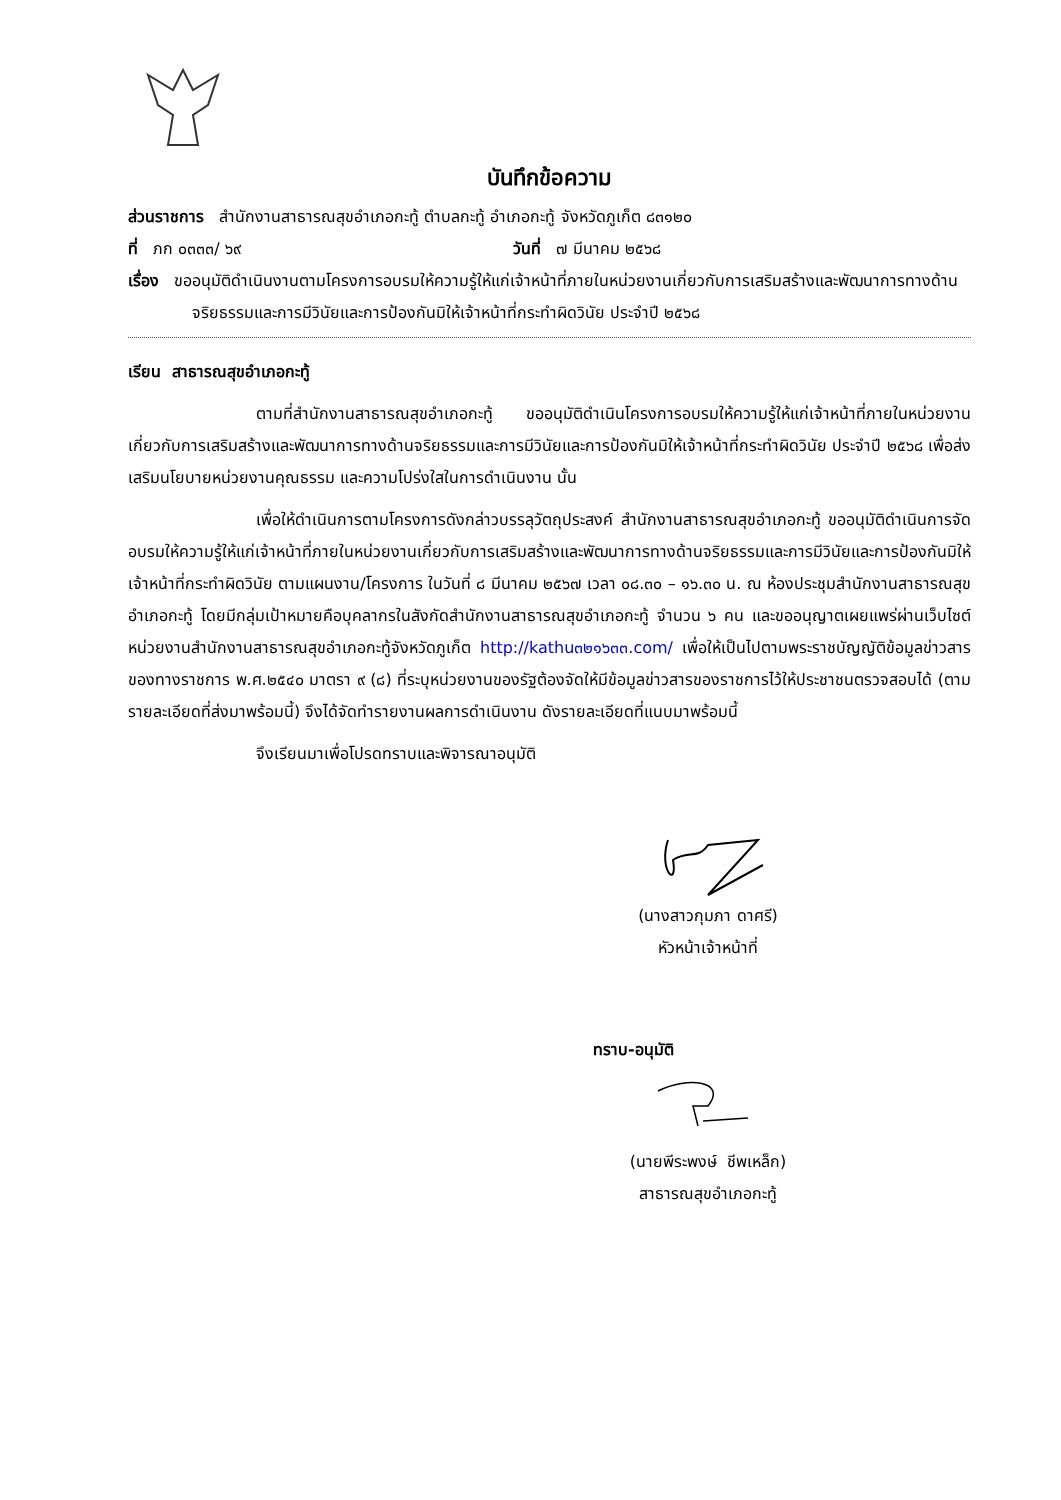บันทึกข้อความ
ส่วนราชการ สำนักงานสาธารณสุขอำเภอกะทู้ ตำบลกะทู้ อำเภอกะทู้ จังหวัดภูเก็ต ๘๓๑๒๐
ที่ ภก ๐๓๓๓/ ๖๙ วันที่ ๗ มีนาคม ๒๕๖๘
เรื่อง ขออนุมัติดำเนินงานตามโครงการอบรมให้ความรู้ให้แก่เจ้าหน้าที่ภายในหน่วยงานเกี่ยวกับการเสริมสร้างและพัฒนาการทางด้านจริยธรรมและการมีวินัยและการป้องกันมิให้เจ้าหน้าที่กระทำผิดวินัย ประจำปี ๒๕๖๘
เรียน สาธารณสุขอำเภอกะทู้
ตามที่สำนักงานสาธารณสุขอำเภอกะทู้ ขออนุมัติดำเนินโครงการอบรมให้ความรู้ให้แก่เจ้าหน้าที่ภายในหน่วยงานเกี่ยวกับการเสริมสร้างและพัฒนาการทางด้านจริยธรรมและการมีวินัยและการป้องกันมิให้เจ้าหน้าที่กระทำผิดวินัย ประจำปี ๒๕๖๘ เพื่อส่งเสริมนโยบายหน่วยงานคุณธรรม และความโปร่งใสในการดำเนินงาน นั้น
เพื่อให้ดำเนินการตามโครงการดังกล่าวบรรลุวัตถุประสงค์ สำนักงานสาธารณสุขอำเภอกะทู้ ขออนุมัติดำเนินการจัดอบรมให้ความรู้ให้แก่เจ้าหน้าที่ภายในหน่วยงานเกี่ยวกับการเสริมสร้างและพัฒนาการทางด้านจริยธรรมและการมีวินัยและการป้องกันมิให้เจ้าหน้าที่กระทำผิดวินัย ตามแผนงาน/โครงการ ในวันที่ ๘ มีนาคม ๒๕๖๗ เวลา ๐๘.๓๐ – ๑๖.๓๐ น. ณ ห้องประชุมสำนักงานสาธารณสุขอำเภอกะทู้ โดยมีกลุ่มเป้าหมายคือบุคลากรในสังกัดสำนักงานสาธารณสุขอำเภอกะทู้ จำนวน ๖ คน และขออนุญาตเผยแพร่ผ่านเว็บไซต์หน่วยงานสำนักงานสาธารณสุขอำเภอกะทู้จังหวัดภูเก็ต http://kathu๓๒๑๖๓๓.com/ เพื่อให้เป็นไปตามพระราชบัญญัติข้อมูลข่าวสารของทางราชการ พ.ศ.๒๕๔๐ มาตรา ๙ (๘) ที่ระบุหน่วยงานของรัฐต้องจัดให้มีข้อมูลข่าวสารของราชการไว้ให้ประชาชนตรวจสอบได้ (ตามรายละเอียดที่ส่งมาพร้อมนี้) จึงได้จัดทำรายงานผลการดำเนินงาน ดังรายละเอียดที่แนบมาพร้อมนี้
จึงเรียนมาเพื่อโปรดทราบและพิจารณาอนุมัติ
(นางสาวกุมภา ดาศรี)
หัวหน้าเจ้าหน้าที่
ทราบ-อนุมัติ
(นายพีระพงษ์ ชีพเหล็ก)
สาธารณสุขอำเภอกะทู้